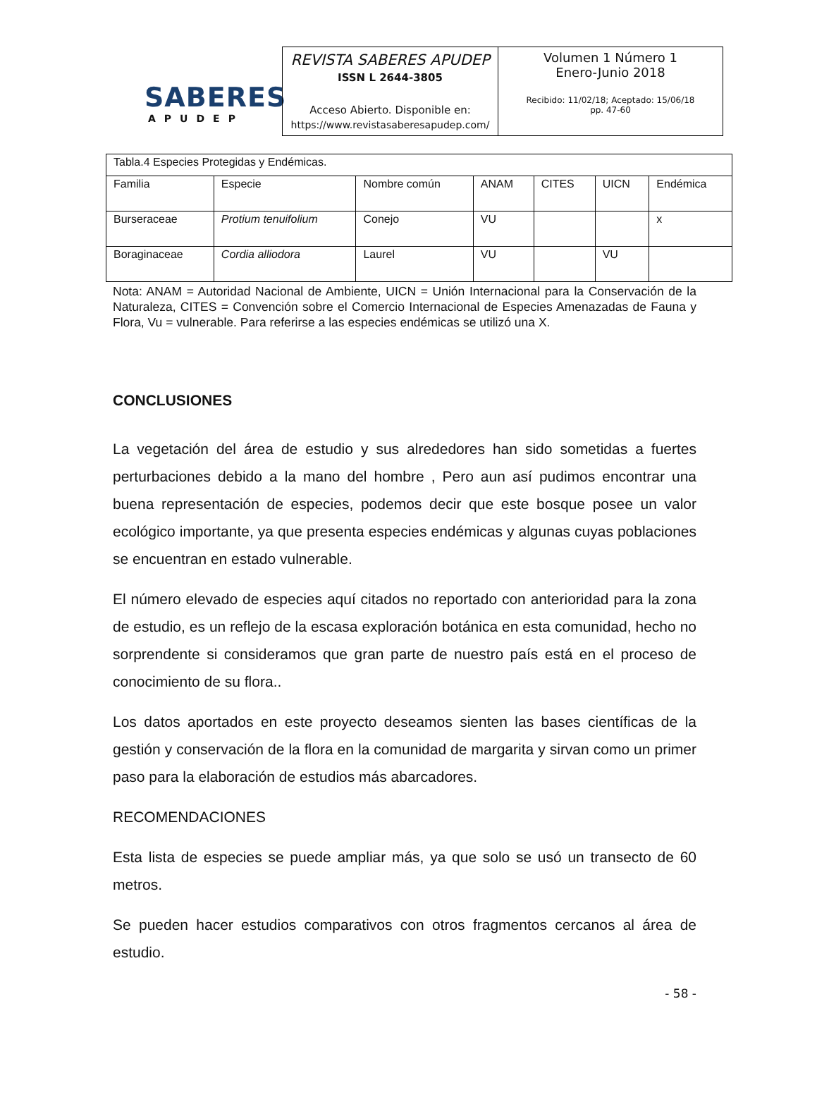SABERES
APUDEP
REVISTA SABERES APUDEP
ISSN L 2644-3805
Acceso Abierto. Disponible en:
https://www.revistasaberesapudep.com/
Volumen 1 Número 1
Enero-Junio 2018
Recibido: 11/02/18; Aceptado: 15/06/18
pp. 47-60
| Tabla.4 Especies Protegidas y Endémicas. | | | | | | |
| Familia | Especie | Nombre común | ANAM | CITES | UICN | Endémica |
| Burseraceae | Protium tenuifolium | Conejo | VU | | | x |
| Boraginaceae | Cordia alliodora | Laurel | VU | | VU | |
Nota: ANAM = Autoridad Nacional de Ambiente, UICN = Unión Internacional para la Conservación de la Naturaleza, CITES = Convención sobre el Comercio Internacional de Especies Amenazadas de Fauna y Flora, Vu = vulnerable. Para referirse a las especies endémicas se utilizó una X.
CONCLUSIONES
La vegetación del área de estudio y sus alrededores han sido sometidas a fuertes perturbaciones debido a la mano del hombre , Pero aun así pudimos encontrar una buena representación de especies, podemos decir que este bosque posee un valor ecológico importante, ya que presenta especies endémicas y algunas cuyas poblaciones se encuentran en estado vulnerable.
El número elevado de especies aquí citados no reportado con anterioridad para la zona de estudio, es un reflejo de la escasa exploración botánica en esta comunidad, hecho no sorprendente si consideramos que gran parte de nuestro país está en el proceso de conocimiento de su flora..
Los datos aportados en este proyecto deseamos sienten las bases científicas de la gestión y conservación de la flora en la comunidad de margarita y sirvan como un primer paso para la elaboración de estudios más abarcadores.
RECOMENDACIONES
Esta lista de especies se puede ampliar más, ya que solo se usó un transecto de 60 metros.
Se pueden hacer estudios comparativos con otros fragmentos cercanos al área de estudio.
- 58 -